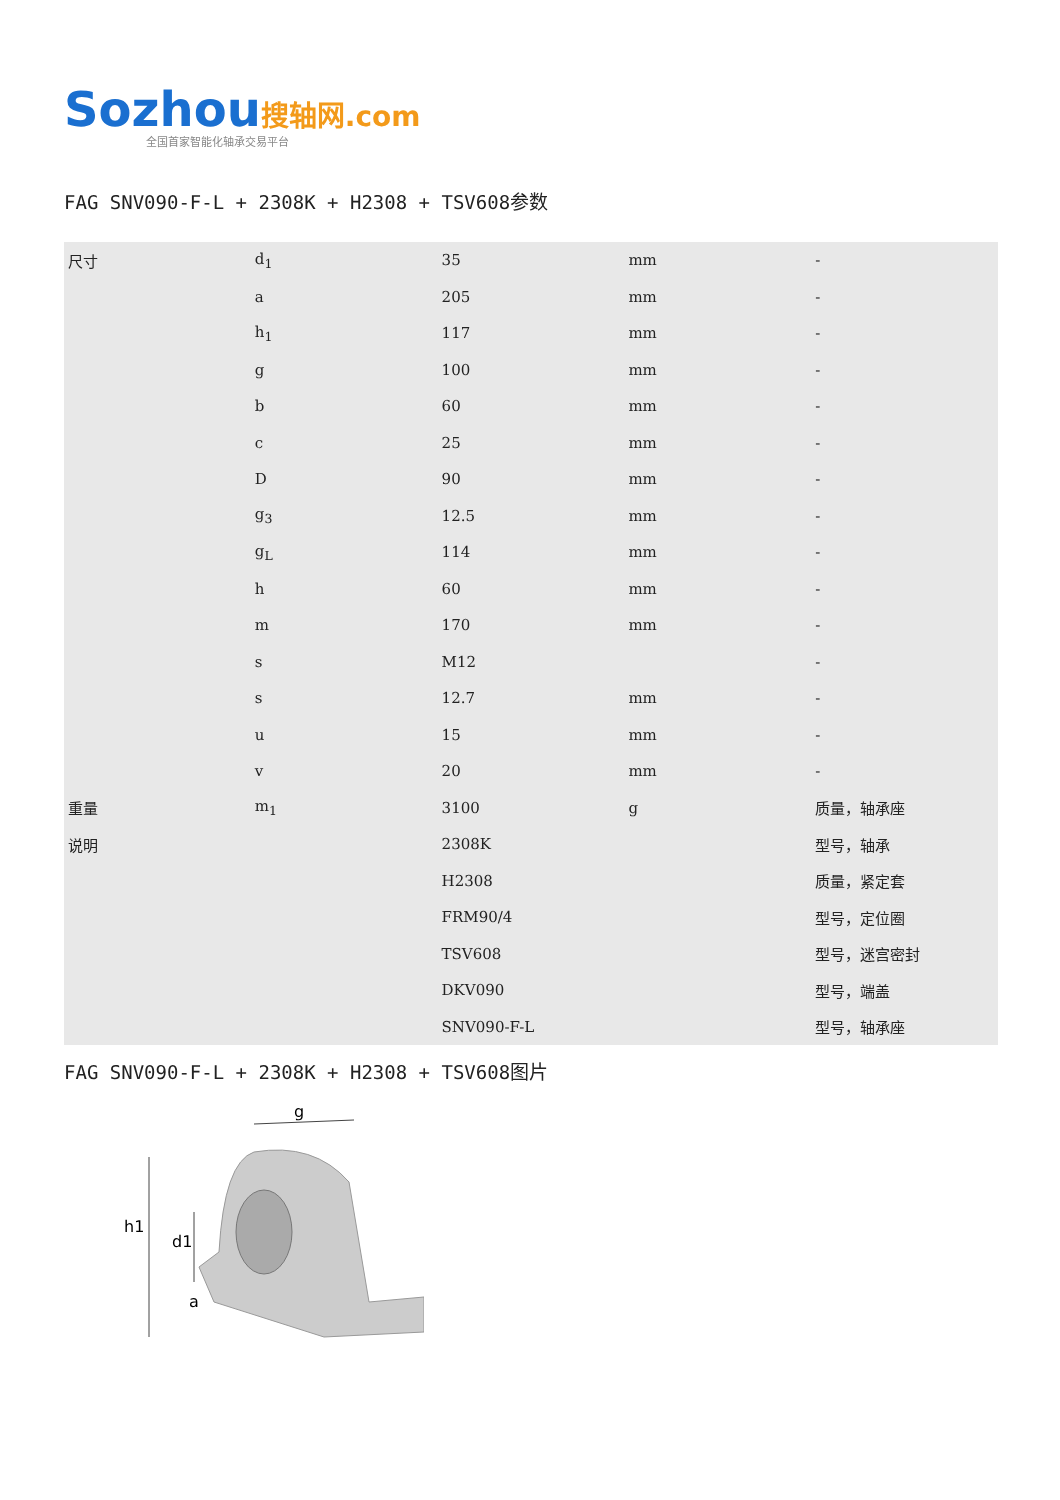Sozhou搜轴网.com
全国首家智能化轴承交易平台
FAG SNV090-F-L + 2308K + H2308 + TSV608参数
| 尺寸 | d<sub>1</sub> | 35 | mm | - |
| | a | 205 | mm | - |
| | h<sub>1</sub> | 117 | mm | - |
| | g | 100 | mm | - |
| | b | 60 | mm | - |
| | c | 25 | mm | - |
| | D | 90 | mm | - |
| | g<sub>3</sub> | 12.5 | mm | - |
| | g<sub>L</sub> | 114 | mm | - |
| | h | 60 | mm | - |
| | m | 170 | mm | - |
| | s | M12 | | - |
| | s | 12.7 | mm | - |
| | u | 15 | mm | - |
| | v | 20 | mm | - |
| 重量 | m<sub>1</sub> | 3100 | g | 质量，轴承座 |
| 说明 | | 2308K | | 型号，轴承 |
| | | H2308 | | 质量，紧定套 |
| | | FRM90/4 | | 型号，定位圈 |
| | | TSV608 | | 型号，迷宫密封 |
| | | DKV090 | | 型号，端盖 |
| | | SNV090-F-L | | 型号，轴承座 |
FAG SNV090-F-L + 2308K + H2308 + TSV608图片
g
h1
d1
a